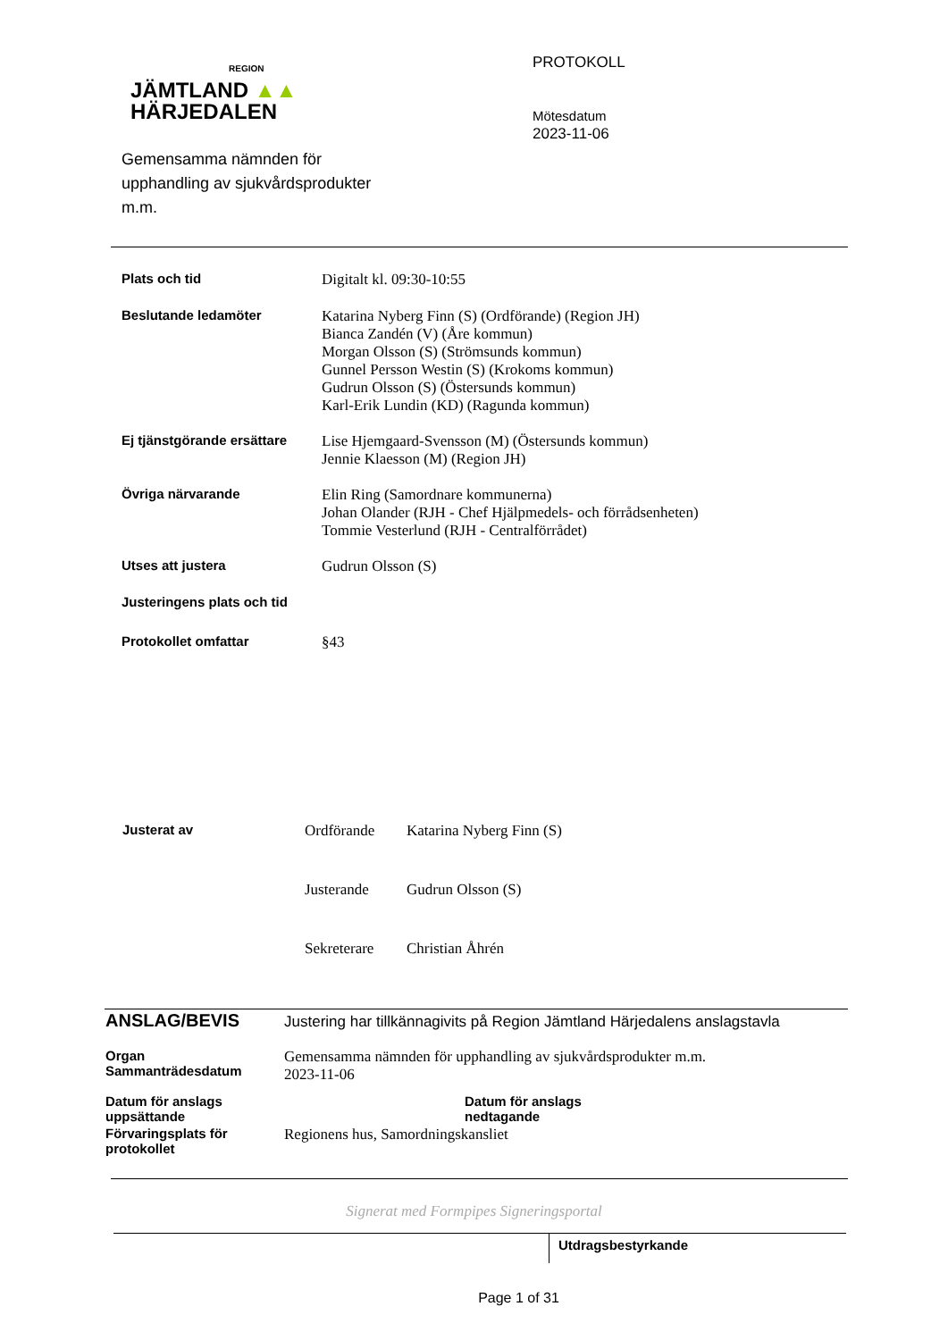REGION
JÄMTLAND ▲▲
HÄRJEDALEN
Gemensamma nämnden för
upphandling av sjukvårdsprodukter
m.m.
PROTOKOLL
Mötesdatum
2023-11-06
| Plats och tid | Digitalt kl. 09:30-10:55 |
| Beslutande ledamöter | Katarina Nyberg Finn (S) (Ordförande) (Region JH) Bianca Zandén (V) (Åre kommun) Morgan Olsson (S) (Strömsunds kommun) Gunnel Persson Westin (S) (Krokoms kommun) Gudrun Olsson (S) (Östersunds kommun) Karl-Erik Lundin (KD) (Ragunda kommun) |
| Ej tjänstgörande ersättare | Lise Hjemgaard-Svensson (M) (Östersunds kommun) Jennie Klaesson (M) (Region JH) |
| Övriga närvarande | Elin Ring (Samordnare kommunerna) Johan Olander (RJH - Chef Hjälpmedels- och förrådsenheten) Tommie Vesterlund (RJH - Centralförrådet) |
| Utses att justera | Gudrun Olsson (S) |
| Justeringens plats och tid | |
| Protokollet omfattar | §43 |
| Justerat av | Ordförande | Katarina Nyberg Finn (S) |
| | Justerande | Gudrun Olsson (S) |
| | Sekreterare | Christian Åhrén |
| ANSLAG/BEVIS | Justering har tillkännagivits på Region Jämtland Härjedalens anslagstavla | |
| Organ Sammanträdesdatum | Gemensamma nämnden för upphandling av sjukvårdsprodukter m.m. 2023-11-06 | |
| Datum för anslags uppsättande | | Datum för anslags nedtagande |
| Förvaringsplats för protokollet | Regionens hus, Samordningskansliet | |
Signerat med Formpipes Signeringsportal
Utdragsbestyrkande
Page 1 of 31